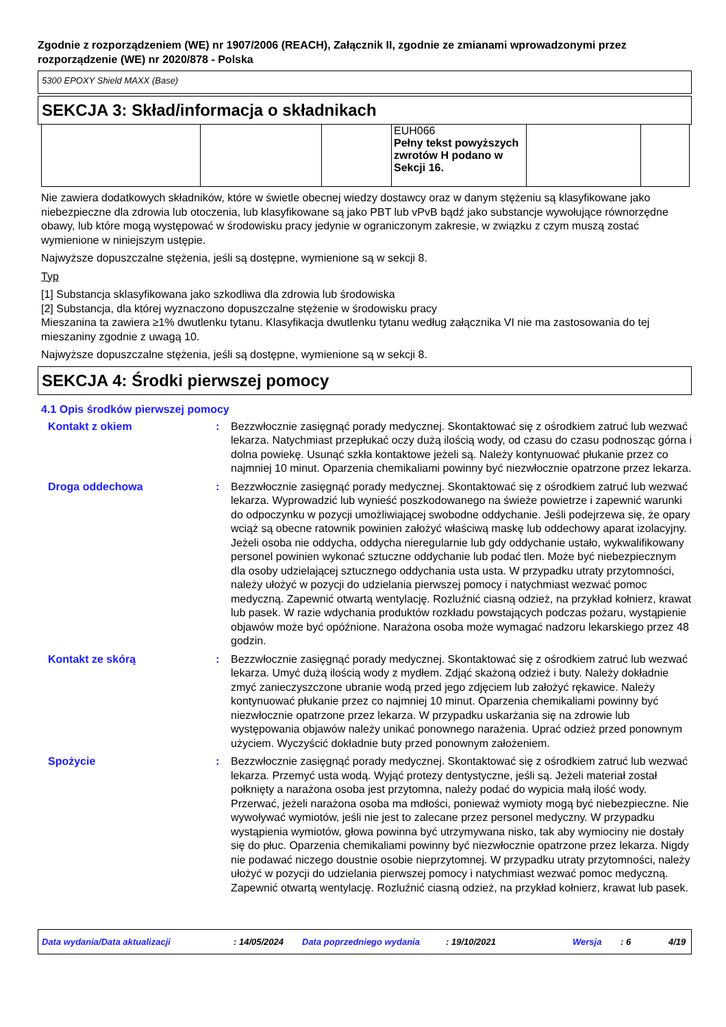Zgodnie z rozporządzeniem (WE) nr 1907/2006 (REACH), Załącznik II, zgodnie ze zmianami wprowadzonymi przez rozporządzenie (WE) nr 2020/878 - Polska
5300 EPOXY Shield MAXX (Base)
SEKCJA 3: Skład/informacja o składnikach
| | | | EUH066 Pełny tekst powyższych zwrotów H podano w Sekcji 16. | | |
Nie zawiera dodatkowych składników, które w świetle obecnej wiedzy dostawcy oraz w danym stężeniu są klasyfikowane jako niebezpieczne dla zdrowia lub otoczenia, lub klasyfikowane są jako PBT lub vPvB bądź jako substancje wywołujące równorzędne obawy, lub które mogą występować w środowisku pracy jedynie w ograniczonym zakresie, w związku z czym muszą zostać wymienione w niniejszym ustępie.
Najwyższe dopuszczalne stężenia, jeśli są dostępne, wymienione są w sekcji 8.
Typ
[1] Substancja sklasyfikowana jako szkodliwa dla zdrowia lub środowiska
[2] Substancja, dla której wyznaczono dopuszczalne stężenie w środowisku pracy
Mieszanina ta zawiera ≥1% dwutlenku tytanu. Klasyfikacja dwutlenku tytanu według załącznika VI nie ma zastosowania do tej mieszaniny zgodnie z uwagą 10.
Najwyższe dopuszczalne stężenia, jeśli są dostępne, wymienione są w sekcji 8.
SEKCJA 4: Środki pierwszej pomocy
4.1 Opis środków pierwszej pomocy
Kontakt z okiem : Bezzwłocznie zasięgnąć porady medycznej. Skontaktować się z ośrodkiem zatruć lub wezwać lekarza. Natychmiast przepłukać oczy dużą ilością wody, od czasu do czasu podnosząc górna i dolna powiekę. Usunąć szkła kontaktowe jeżeli są. Należy kontynuować płukanie przez co najmniej 10 minut. Oparzenia chemikaliami powinny być niezwłocznie opatrzone przez lekarza.
Droga oddechowa : Bezzwłocznie zasięgnąć porady medycznej. Skontaktować się z ośrodkiem zatruć lub wezwać lekarza. Wyprowadzić lub wynieść poszkodowanego na świeże powietrze i zapewnić warunki do odpoczynku w pozycji umożliwiającej swobodne oddychanie. Jeśli podejrzewa się, że opary wciąż są obecne ratownik powinien założyć właściwą maskę lub oddechowy aparat izolacyjny. Jeżeli osoba nie oddycha, oddycha nieregularnie lub gdy oddychanie ustało, wykwalifikowany personel powinien wykonać sztuczne oddychanie lub podać tlen. Może być niebezpiecznym dla osoby udzielającej sztucznego oddychania usta usta. W przypadku utraty przytomności, należy ułożyć w pozycji do udzielania pierwszej pomocy i natychmiast wezwać pomoc medyczną. Zapewnić otwartą wentylację. Rozluźnić ciasną odzież, na przykład kołnierz, krawat lub pasek. W razie wdychania produktów rozkładu powstających podczas pożaru, wystąpienie objawów może być opóźnione. Narażona osoba może wymagać nadzoru lekarskiego przez 48 godzin.
Kontakt ze skórą : Bezzwłocznie zasięgnąć porady medycznej. Skontaktować się z ośrodkiem zatruć lub wezwać lekarza. Umyć dużą ilością wody z mydłem. Zdjąć skażoną odzież i buty. Należy dokładnie zmyć zanieczyszczone ubranie wodą przed jego zdjęciem lub założyć rękawice. Należy kontynuować płukanie przez co najmniej 10 minut. Oparzenia chemikaliami powinny być niezwłocznie opatrzone przez lekarza. W przypadku uskarżania się na zdrowie lub występowania objawów należy unikać ponownego narażenia. Uprać odzież przed ponownym użyciem. Wyczyścić dokładnie buty przed ponownym założeniem.
Spożycie : Bezzwłocznie zasięgnąć porady medycznej. Skontaktować się z ośrodkiem zatruć lub wezwać lekarza. Przemyć usta wodą. Wyjąć protezy dentystyczne, jeśli są. Jeżeli materiał został połknięty a narażona osoba jest przytomna, należy podać do wypicia małą ilość wody. Przerwać, jeżeli narażona osoba ma mdłości, ponieważ wymioty mogą być niebezpieczne. Nie wywoływać wymiotów, jeśli nie jest to zalecane przez personel medyczny. W przypadku wystąpienia wymiotów, głowa powinna być utrzymywana nisko, tak aby wymiociny nie dostały się do płuc. Oparzenia chemikaliami powinny być niezwłocznie opatrzone przez lekarza. Nigdy nie podawać niczego doustnie osobie nieprzytomnej. W przypadku utraty przytomności, należy ułożyć w pozycji do udzielania pierwszej pomocy i natychmiast wezwać pomoc medyczną. Zapewnić otwartą wentylację. Rozluźnić ciasną odzież, na przykład kołnierz, krawat lub pasek.
Data wydania/Data aktualizacji: 14/05/2024 Data poprzedniego wydania: 19/10/2021 Wersja: 6 4/19